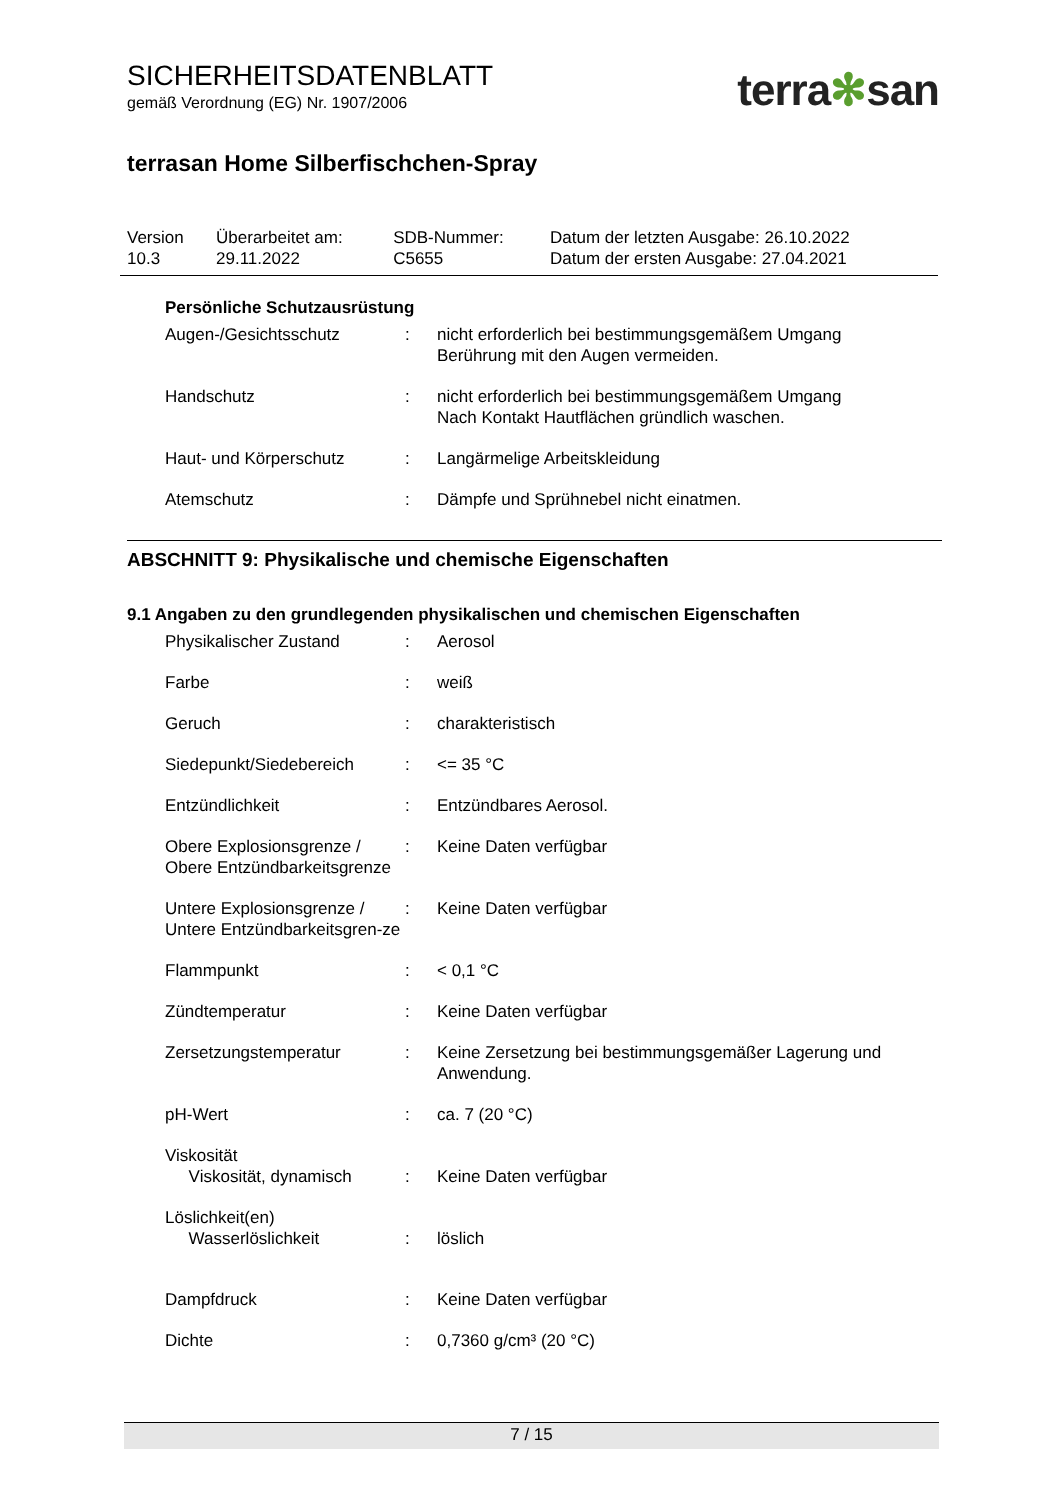SICHERHEITSDATENBLATT
gemäß Verordnung (EG) Nr. 1907/2006
terra✻san
terrasan Home Silberfischchen-Spray
| Version 10.3 | Überarbeitet am: 29.11.2022 | SDB-Nummer: C5655 | Datum der letzten Ausgabe: 26.10.2022 Datum der ersten Ausgabe: 27.04.2021 |
Persönliche Schutzausrüstung
| Augen-/Gesichtsschutz | : | nicht erforderlich bei bestimmungsgemäßem Umgang Berührung mit den Augen vermeiden. |
| Handschutz | : | nicht erforderlich bei bestimmungsgemäßem Umgang Nach Kontakt Hautflächen gründlich waschen. |
| Haut- und Körperschutz | : | Langärmelige Arbeitskleidung |
| Atemschutz | : | Dämpfe und Sprühnebel nicht einatmen. |
ABSCHNITT 9: Physikalische und chemische Eigenschaften
9.1 Angaben zu den grundlegenden physikalischen und chemischen Eigenschaften
| Physikalischer Zustand | : | Aerosol |
| Farbe | : | weiß |
| Geruch | : | charakteristisch |
| Siedepunkt/Siedebereich | : | <= 35 °C |
| Entzündlichkeit | : | Entzündbares Aerosol. |
| Obere Explosionsgrenze / Obere Entzündbarkeitsgrenze | : | Keine Daten verfügbar |
| Untere Explosionsgrenze / Untere Entzündbarkeitsgren-ze | : | Keine Daten verfügbar |
| Flammpunkt | : | < 0,1 °C |
| Zündtemperatur | : | Keine Daten verfügbar |
| Zersetzungstemperatur | : | Keine Zersetzung bei bestimmungsgemäßer Lagerung und Anwendung. |
| pH-Wert | : | ca. 7 (20 °C) |
| Viskosität Viskosität, dynamisch | : | Keine Daten verfügbar |
| Löslichkeit(en) Wasserlöslichkeit | : | löslich |
| Dampfdruck | : | Keine Daten verfügbar |
| Dichte | : | 0,7360 g/cm³ (20 °C) |
7 / 15